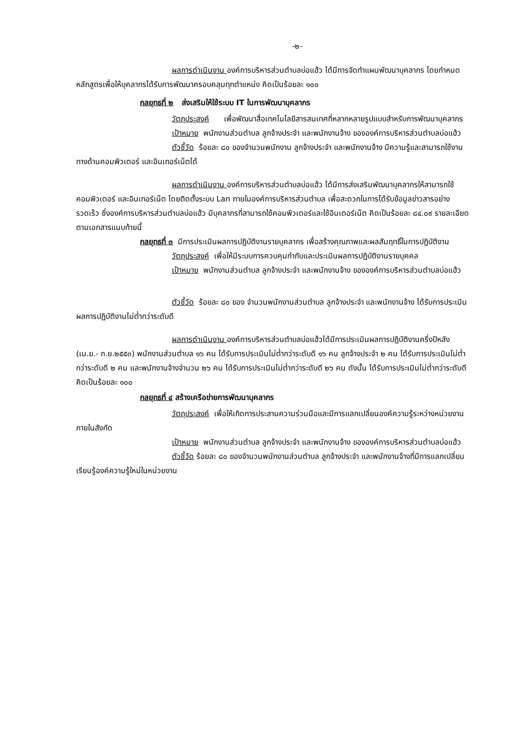-๒-
ผลการดำเนินงาน องค์การบริหารส่วนตำบลบ่อแฮ้ว ได้มีการจัดทำแผนพัฒนาบุคลากร โดยกำหนดหลักสูตรเพื่อให้บุคลากรได้รับการพัฒนาครอบคลุมทุกตำแหน่ง คิดเป็นร้อยละ ๑๐๐
กลยุทธที่ ๒ ส่งเสริมให้ใช้ระบบ IT ในการพัฒนาบุคลากร
วัตถุประสงค์ เพื่อพัฒนาสื่อเทคโนโลยีสารสนเทศที่หลากหลายรูปแบบสำหรับการพัฒนาบุคลากร
เป้าหมาย พนักงานส่วนตำบล ลูกจ้างประจำ และพนักงานจ้าง ขององค์การบริหารส่วนตำบลบ่อแฮ้ว
ตัวชี้วัด ร้อยละ ๘๐ ของจำนวนพนักงาน ลูกจ้างประจำ และพนักงานจ้าง มีความรู้และสามารถใช้งานทางด้านคอมพิวเตอร์ และอินเทอร์เน็ตได้
ผลการดำเนินงาน องค์การบริหารส่วนตำบลบ่อแฮ้ว ได้มีการส่งเสริมพัฒนาบุคลากรให้สามารถใช้คอมพิวเตอร์ และอินเทอร์เน็ต โดยติดตั้งระบบ Lan ภายในองค์การบริหารส่วนตำบล เพื่อสะดวกในการได้รับข้อมูลข่าวสารอย่างรวดเร็ว ซึ่งองค์การบริหารส่วนตำบลบ่อแฮ้ว มีบุคลากรที่สามารถใช้คอมพิวเตอร์และใช้อินเตอร์เน็ต คิดเป็นร้อยละ ๘๔.๐๙ รายละเอียดตามเอกสารแนบท้ายนี้
กลยุทธที่ ๓ มีการประเมินผลการปฏิบัติงานรายบุคลากร เพื่อสร้างคุณภาพและผลสัมฤทธิ์ในการปฏิบัติงาน
วัตถุประสงค์ เพื่อให้มีระบบการควบคุมกำกับและประเมินผลการปฏิบัติงานรายบุคคล
เป้าหมาย พนักงานส่วนตำบล ลูกจ้างประจำ และพนักงานจ้าง ขององค์การบริหารส่วนตำบลบ่อแฮ้ว
ตัวชี้วัด ร้อยละ ๘๐ ของ จำนวนพนักงานส่วนตำบล ลูกจ้างประจำ และพนักงานจ้าง ได้รับการประเมินผลการปฏิบัติงานไม่ต่ำกว่าระดับดี
ผลการดำเนินงาน องค์การบริหารส่วนตำบลบ่อแฮ้วได้มีการประเมินผลการปฏิบัติงานครึ่งปีหลัง (เม.ย.- ก.ย.๒๕๕๓) พนักงานส่วนตำบล ๑๖ คน ได้รับการประเมินไม่ต่ำกว่าระดับดี ๑๖ คน ลูกจ้างประจำ ๒ คน ได้รับการประเมินไม่ต่ำกว่าระดับดี ๒ คน และพนักงานจ้างจำนวน ๒๖ คน ได้รับการประเมินไม่ต่ำกว่าระดับดี ๒๖ คน ดังนั้น ได้รับการประเมินไม่ต่ำกว่าระดับดี คิดเป็นร้อยละ ๑๐๐
กลยุทธที่ ๔ สร้างเครือข่ายการพัฒนาบุคลากร
วัตถุประสงค์ เพื่อให้เกิดการประสานความร่วมมือและมีการแลกเปลี่ยนองค์ความรู้ระหว่างหน่วยงานภายในสังกัด
เป้าหมาย พนักงานส่วนตำบล ลูกจ้างประจำ และพนักงานจ้าง ขององค์การบริหารส่วนตำบลบ่อแฮ้ว
ตัวชี้วัด ร้อยละ ๘๐ ของจำนวนพนักงานส่วนตำบล ลูกจ้างประจำ และพนักงานจ้างที่มีการแลกเปลี่ยนเรียนรู้องค์ความรู้ใหม่ในหน่วยงาน